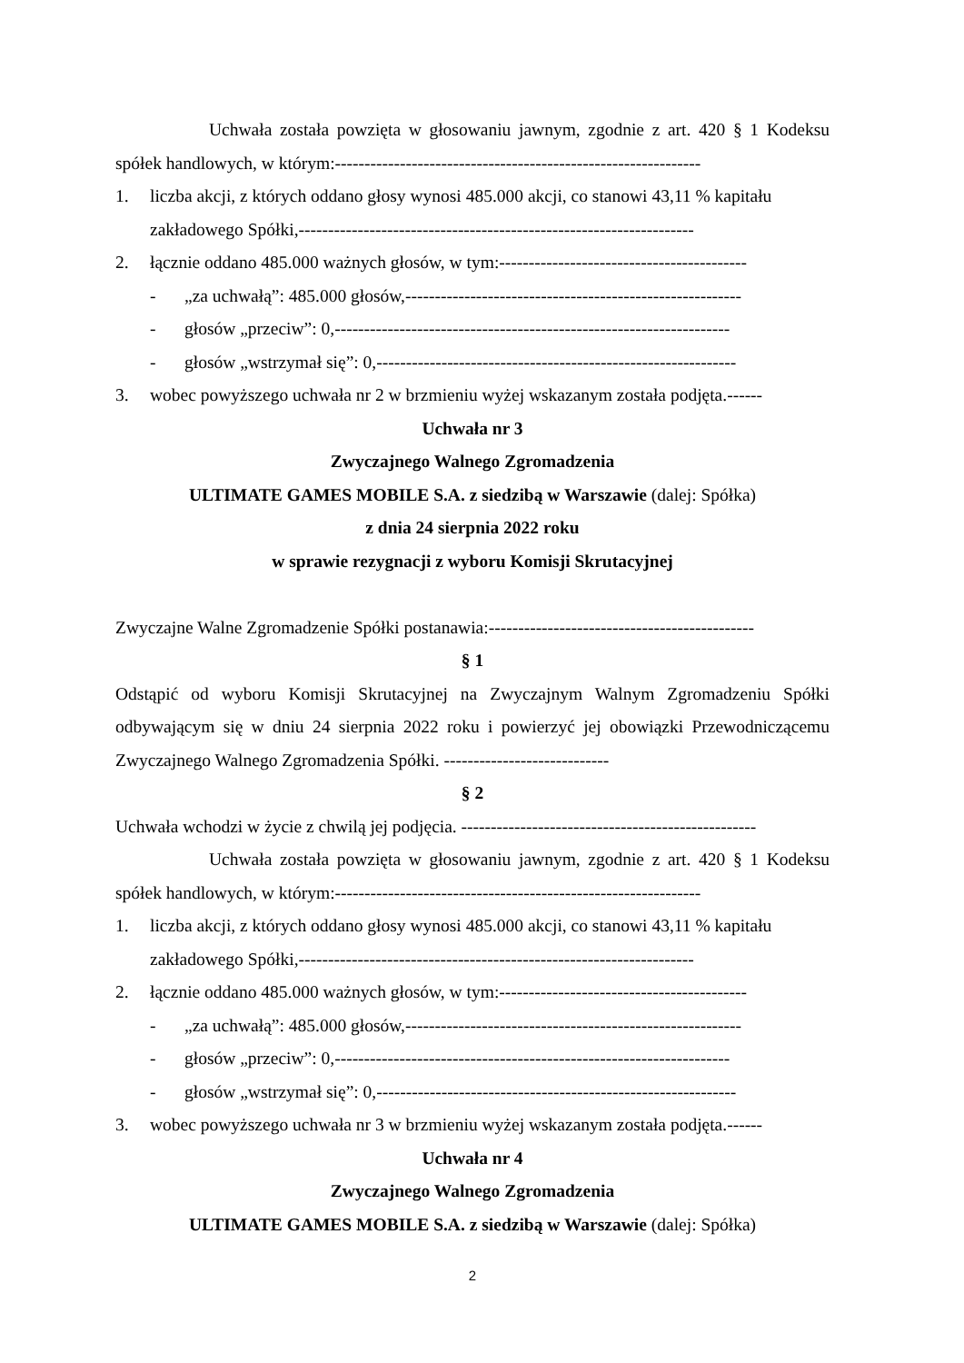Uchwała została powzięta w głosowaniu jawnym, zgodnie z art. 420 § 1 Kodeksu spółek handlowych, w którym:--------------------------------------------------------------
1. liczba akcji, z których oddano głosy wynosi 485.000 akcji, co stanowi 43,11 % kapitału zakładowego Spółki,-------------------------------------------------------------------
2. łącznie oddano 485.000 ważnych głosów, w tym:------------------------------------------
- „za uchwałą”: 485.000 głosów,---------------------------------------------------------
- głosów „przeciw”: 0,-------------------------------------------------------------------
- głosów „wstrzymał się”: 0,-------------------------------------------------------------
3. wobec powyższego uchwała nr 2 w brzmieniu wyżej wskazanym została podjęta.------
Uchwała nr 3
Zwyczajnego Walnego Zgromadzenia
ULTIMATE GAMES MOBILE S.A. z siedzibą w Warszawie (dalej: Spółka)
z dnia 24 sierpnia 2022 roku
w sprawie rezygnacji z wyboru Komisji Skrutacyjnej
Zwyczajne Walne Zgromadzenie Spółki postanawia:---------------------------------------------
§ 1
Odstąpić od wyboru Komisji Skrutacyjnej na Zwyczajnym Walnym Zgromadzeniu Spółki odbywającym się w dniu 24 sierpnia 2022 roku i powierzyć jej obowiązki Przewodniczącemu Zwyczajnego Walnego Zgromadzenia Spółki. ----------------------------
§ 2
Uchwała wchodzi w życie z chwilą jej podjęcia. --------------------------------------------------
Uchwała została powzięta w głosowaniu jawnym, zgodnie z art. 420 § 1 Kodeksu spółek handlowych, w którym:--------------------------------------------------------------
1. liczba akcji, z których oddano głosy wynosi 485.000 akcji, co stanowi 43,11 % kapitału zakładowego Spółki,-------------------------------------------------------------------
2. łącznie oddano 485.000 ważnych głosów, w tym:------------------------------------------
- „za uchwałą”: 485.000 głosów,---------------------------------------------------------
- głosów „przeciw”: 0,-------------------------------------------------------------------
- głosów „wstrzymał się”: 0,-------------------------------------------------------------
3. wobec powyższego uchwała nr 3 w brzmieniu wyżej wskazanym została podjęta.------
Uchwała nr 4
Zwyczajnego Walnego Zgromadzenia
ULTIMATE GAMES MOBILE S.A. z siedzibą w Warszawie (dalej: Spółka)
2